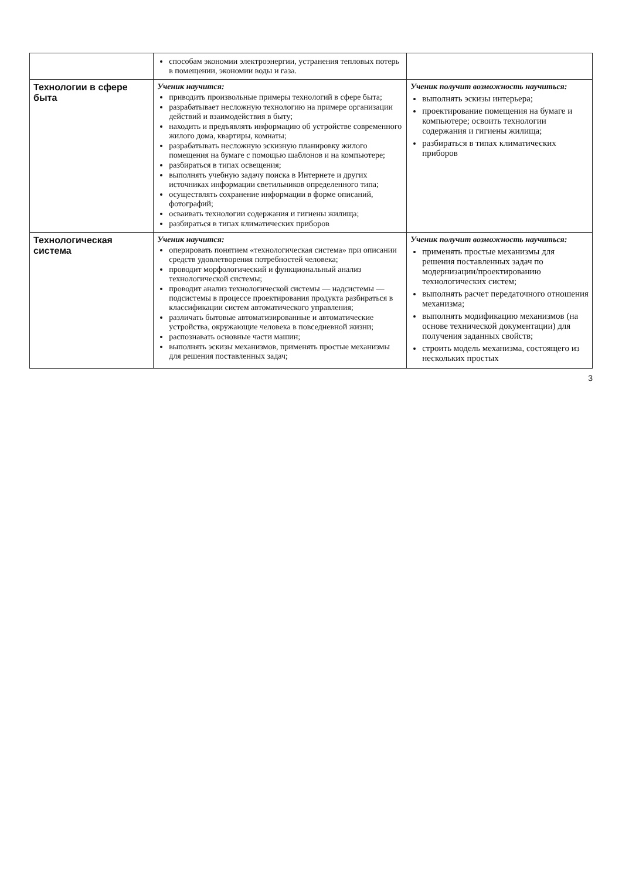| | способам экономии электроэнергии, устранения тепловых потерь в помещении, экономии воды и газа. | |
| Технологии в сфере быта | Ученик научится: приводить произвольные примеры технологий в сфере быта; разрабатывает несложную технологию на примере организации действий и взаимодействия в быту; находить и предъявлять информацию об устройстве современного жилого дома, квартиры, комнаты; разрабатывать несложную эскизную планировку жилого помещения на бумаге с помощью шаблонов и на компьютере; разбираться в типах освещения; выполнять учебную задачу поиска в Интернете и других источниках информации светильников определенного типа; осуществлять сохранение информации в форме описаний, фотографий; осваивать технологии содержания и гигиены жилища; разбираться в типах климатических приборов | Ученик получит возможность научиться: выполнять эскизы интерьера; проектирование помещения на бумаге и компьютере; освоить технологии содержания и гигиены жилища; разбираться в типах климатических приборов |
| Технологическая система | Ученик научится: оперировать понятием «технологическая система» при описании средств удовлетворения потребностей человека; проводит морфологический и функциональный анализ технологической системы; проводит анализ технологической системы — надсистемы — подсистемы в процессе проектирования продукта разбираться в классификации систем автоматического управления; различать бытовые автоматизированные и автоматические устройства, окружающие человека в повседневной жизни; распознавать основные части машин; выполнять эскизы механизмов, применять простые механизмы для решения поставленных задач; | Ученик получит возможность научиться: применять простые механизмы для решения поставленных задач по модернизации/проектированию технологических систем; выполнять расчет передаточного отношения механизма; выполнять модификацию механизмов (на основе технической документации) для получения заданных свойств; строить модель механизма, состоящего из нескольких простых |
3